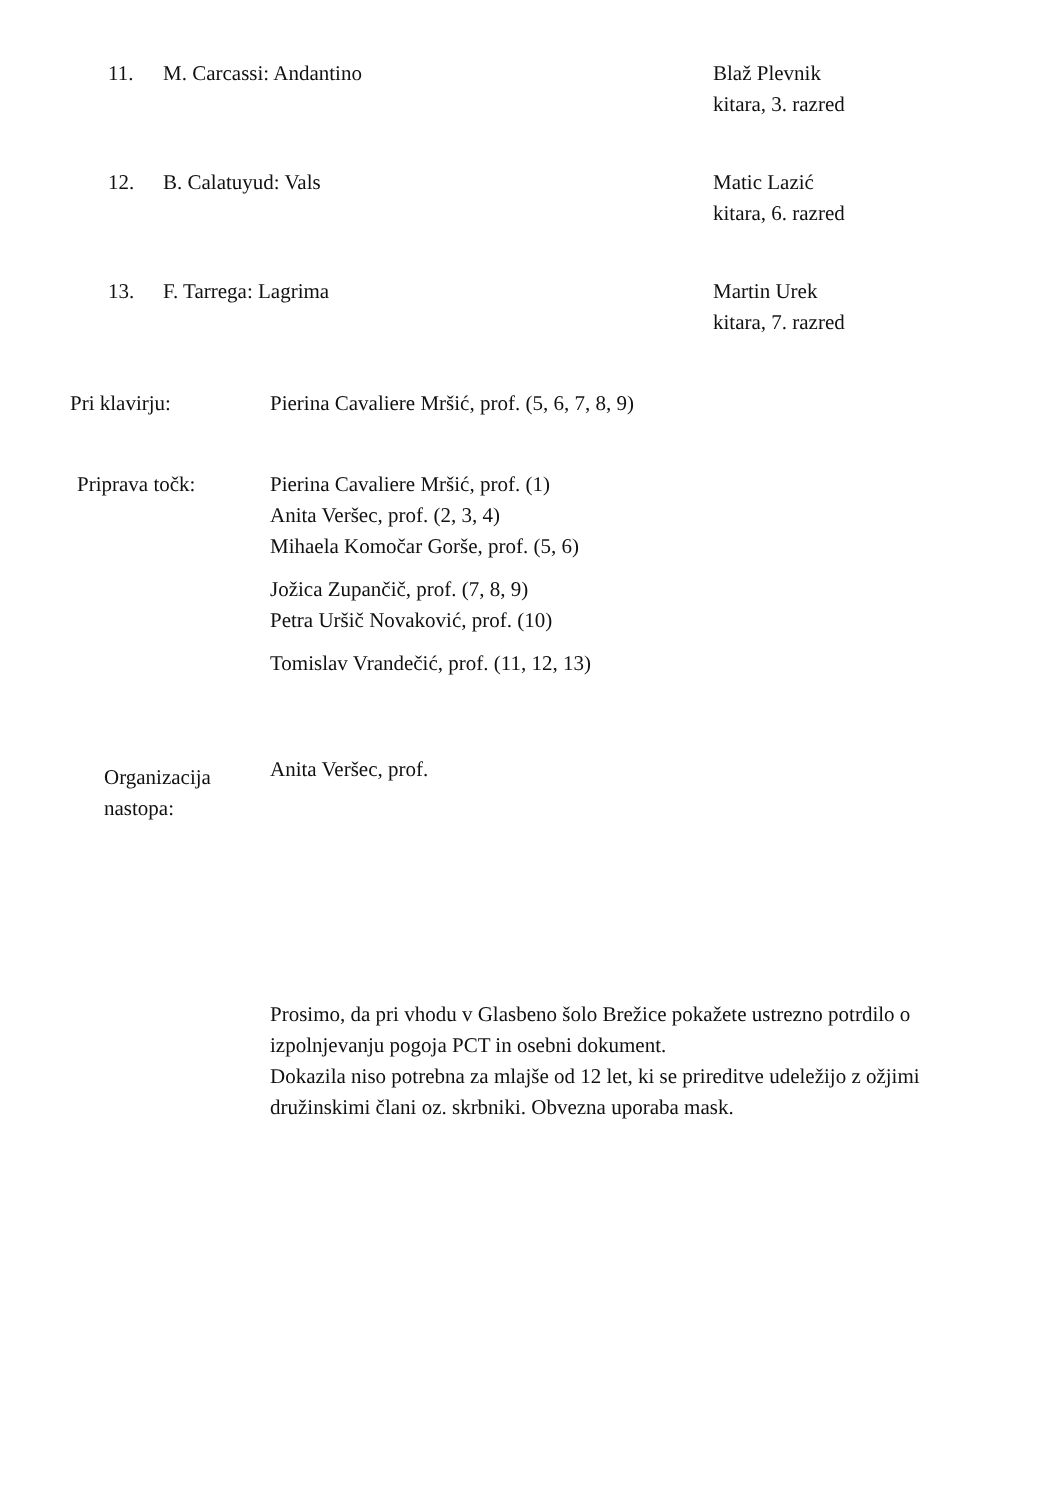11. M. Carcassi: Andantino Blaž Plevnik
kitara, 3. razred
12. B. Calatuyud: Vals Matic Lazić
kitara, 6. razred
13. F. Tarrega: Lagrima Martin Urek
kitara, 7. razred
Pri klavirju: Pierina Cavaliere Mršić, prof. (5, 6, 7, 8, 9)
Priprava točk: Pierina Cavaliere Mršić, prof. (1)
Anita Veršec, prof. (2, 3, 4)
Mihaela Komočar Gorše, prof. (5, 6)
Jožica Zupančič, prof. (7, 8, 9)
Petra Uršič Novaković, prof. (10)
Tomislav Vrandečić, prof. (11, 12, 13)
Organizacija
nastopa:
Anita Veršec, prof.
Prosimo, da pri vhodu v Glasbeno šolo Brežice pokažete ustrezno potrdilo o izpolnjevanju pogoja PCT in osebni dokument.
Dokazila niso potrebna za mlajše od 12 let, ki se prireditve udeležijo z ožjimi družinskimi člani oz. skrbniki. Obvezna uporaba mask.